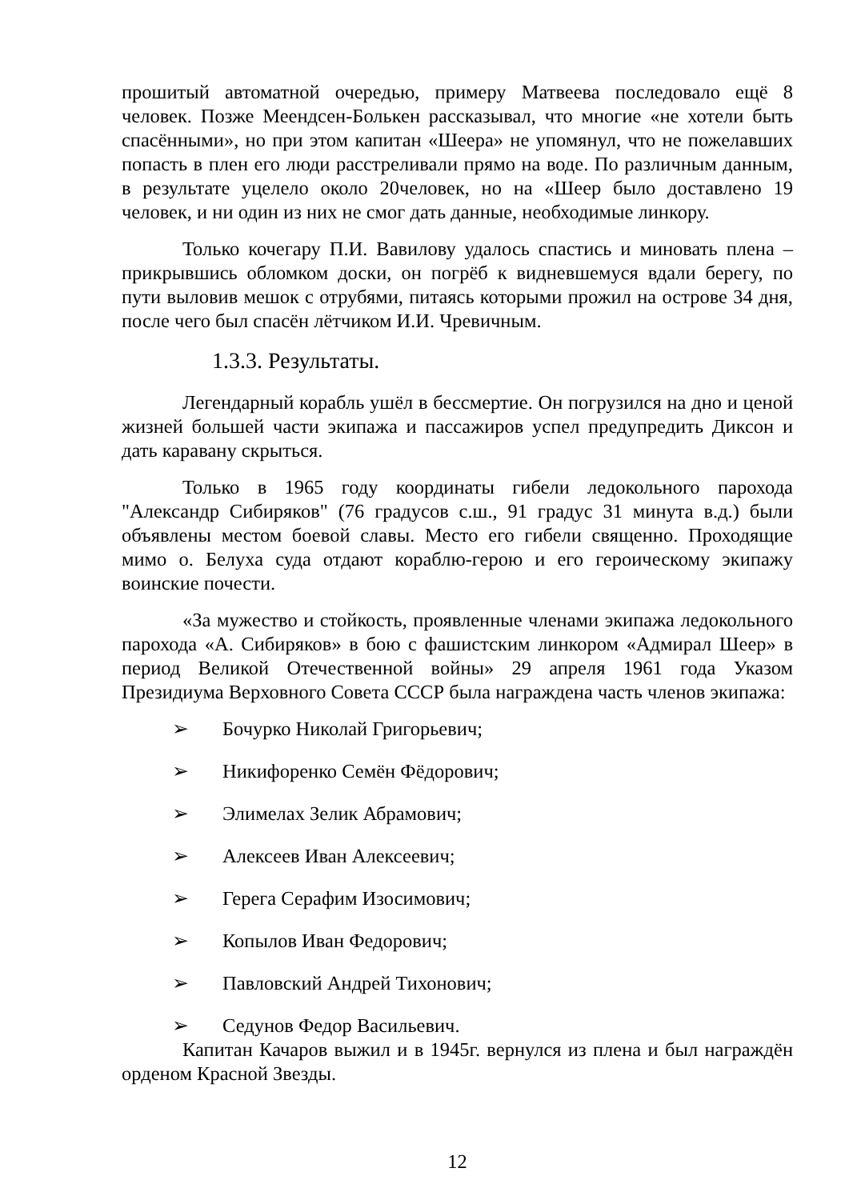прошитый автоматной очередью, примеру Матвеева последовало ещё 8 человек. Позже Меендсен-Болькен рассказывал, что многие «не хотели быть спасёнными», но при этом капитан «Шеера» не упомянул, что не пожелавших попасть в плен его люди расстреливали прямо на воде. По различным данным, в результате уцелело около 20человек, но на «Шеер было доставлено 19 человек, и ни один из них не смог дать данные, необходимые линкору.
Только кочегару П.И. Вавилову удалось спастись и миновать плена – прикрывшись обломком доски, он погрёб к видневшемуся вдали берегу, по пути выловив мешок с отрубями, питаясь которыми прожил на острове 34 дня, после чего был спасён лётчиком И.И. Чревичным.
1.3.3. Результаты.
Легендарный корабль ушёл в бессмертие. Он погрузился на дно и ценой жизней большей части экипажа и пассажиров успел предупредить Диксон и дать каравану скрыться.
Только в 1965 году координаты гибели ледокольного парохода "Александр Сибиряков" (76 градусов с.ш., 91 градус 31 минута в.д.) были объявлены местом боевой славы. Место его гибели священно. Проходящие мимо о. Белуха суда отдают кораблю-герою и его героическому экипажу воинские почести.
«За мужество и стойкость, проявленные членами экипажа ледокольного парохода «А. Сибиряков» в бою с фашистским линкором «Адмирал Шеер» в период Великой Отечественной войны» 29 апреля 1961 года Указом Президиума Верховного Совета СССР была награждена часть членов экипажа:
➢ Бочурко Николай Григорьевич;
➢ Никифоренко Семён Фёдорович;
➢ Элимелах Зелик Абрамович;
➢ Алексеев Иван Алексеевич;
➢ Герега Серафим Изосимович;
➢ Копылов Иван Федорович;
➢ Павловский Андрей Тихонович;
➢ Седунов Федор Васильевич.
Капитан Качаров выжил и в 1945г. вернулся из плена и был награждён орденом Красной Звезды.
12